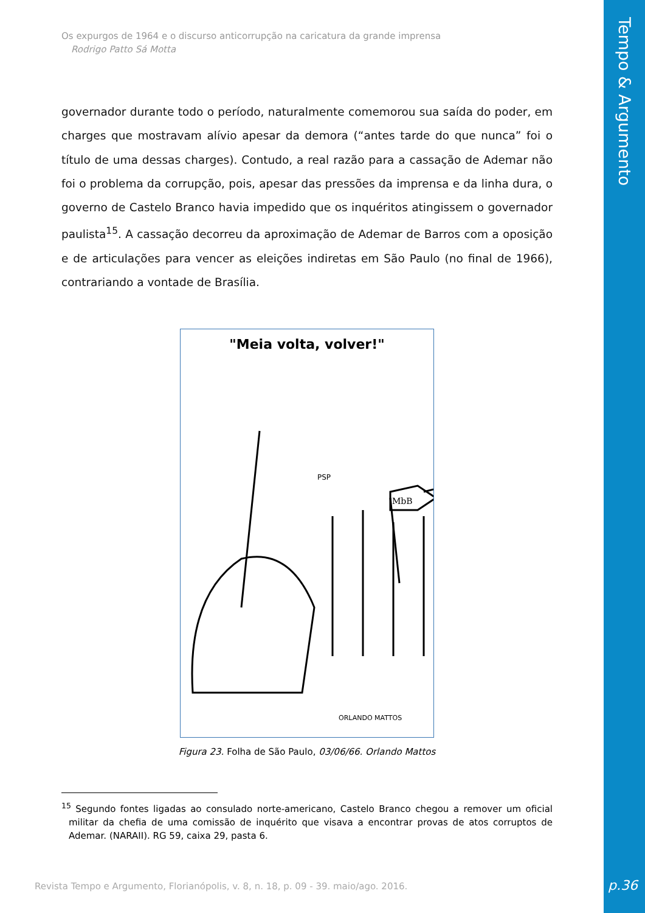Tempo & Argumento
Os expurgos de 1964 e o discurso anticorrupção na caricatura da grande imprensa
Rodrigo Patto Sá Motta
governador durante todo o período, naturalmente comemorou sua saída do poder, em charges que mostravam alívio apesar da demora (“antes tarde do que nunca” foi o título de uma dessas charges). Contudo, a real razão para a cassação de Ademar não foi o problema da corrupção, pois, apesar das pressões da imprensa e da linha dura, o governo de Castelo Branco havia impedido que os inquéritos atingissem o governador paulista<sup>15</sup>. A cassação decorreu da aproximação de Ademar de Barros com a oposição e de articulações para vencer as eleições indiretas em São Paulo (no final de 1966), contrariando a vontade de Brasília.
"Meia volta, volver!"
MbB
PSP
ORLANDO MATTOS
Figura 23. Folha de São Paulo, 03/06/66. Orlando Mattos
<sup>15</sup> Segundo fontes ligadas ao consulado norte-americano, Castelo Branco chegou a remover um oficial militar da chefia de uma comissão de inquérito que visava a encontrar provas de atos corruptos de Ademar. (NARAII). RG 59, caixa 29, pasta 6.
Revista Tempo e Argumento, Florianópolis, v. 8, n. 18, p. 09 - 39. maio/ago. 2016.
p.36